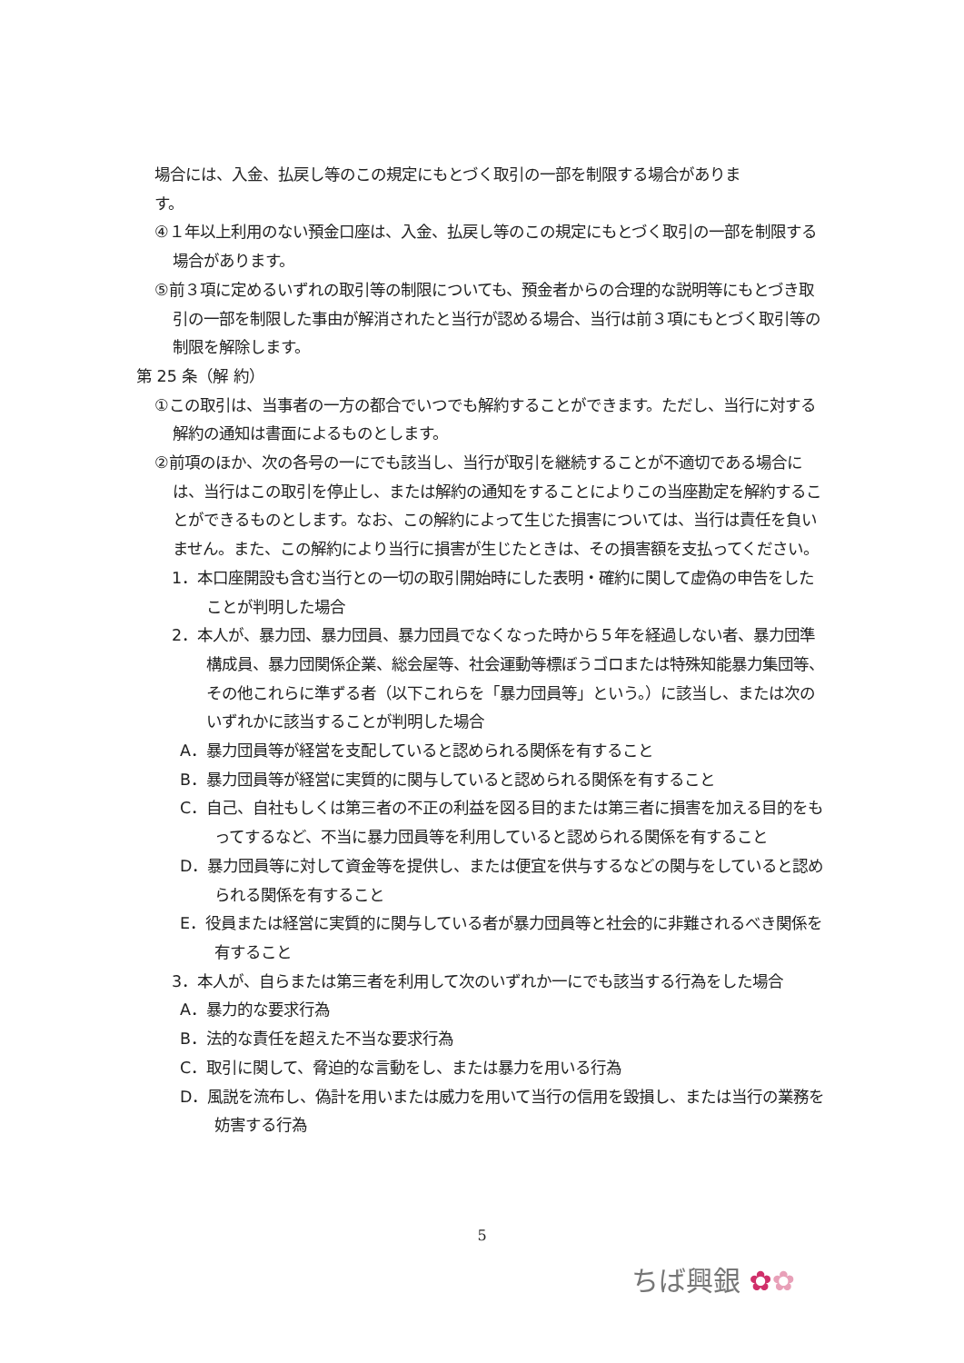場合には、入金、払戻し等のこの規定にもとづく取引の一部を制限する場合がありま
す。
④１年以上利用のない預金口座は、入金、払戻し等のこの規定にもとづく取引の一部を制限する場合があります。
⑤前３項に定めるいずれの取引等の制限についても、預金者からの合理的な説明等にもとづき取引の一部を制限した事由が解消されたと当行が認める場合、当行は前３項にもとづく取引等の制限を解除します。
第 25 条（解 約）
①この取引は、当事者の一方の都合でいつでも解約することができます。ただし、当行に対する解約の通知は書面によるものとします。
②前項のほか、次の各号の一にでも該当し、当行が取引を継続することが不適切である場合には、当行はこの取引を停止し、または解約の通知をすることによりこの当座勘定を解約することができるものとします。なお、この解約によって生じた損害については、当行は責任を負いません。また、この解約により当行に損害が生じたときは、その損害額を支払ってください。
1．本口座開設も含む当行との一切の取引開始時にした表明・確約に関して虚偽の申告をしたことが判明した場合
2．本人が、暴力団、暴力団員、暴力団員でなくなった時から５年を経過しない者、暴力団準構成員、暴力団関係企業、総会屋等、社会運動等標ぼうゴロまたは特殊知能暴力集団等、その他これらに準ずる者（以下これらを「暴力団員等」という。）に該当し、または次のいずれかに該当することが判明した場合
A．暴力団員等が経営を支配していると認められる関係を有すること
B．暴力団員等が経営に実質的に関与していると認められる関係を有すること
C．自己、自社もしくは第三者の不正の利益を図る目的または第三者に損害を加える目的をもってするなど、不当に暴力団員等を利用していると認められる関係を有すること
D．暴力団員等に対して資金等を提供し、または便宜を供与するなどの関与をしていると認められる関係を有すること
E．役員または経営に実質的に関与している者が暴力団員等と社会的に非難されるべき関係を有すること
3．本人が、自らまたは第三者を利用して次のいずれか一にでも該当する行為をした場合
A．暴力的な要求行為
B．法的な責任を超えた不当な要求行為
C．取引に関して、脅迫的な言動をし、または暴力を用いる行為
D．風説を流布し、偽計を用いまたは威力を用いて当行の信用を毀損し、または当行の業務を妨害する行為
5
ちば興銀 ✿✿